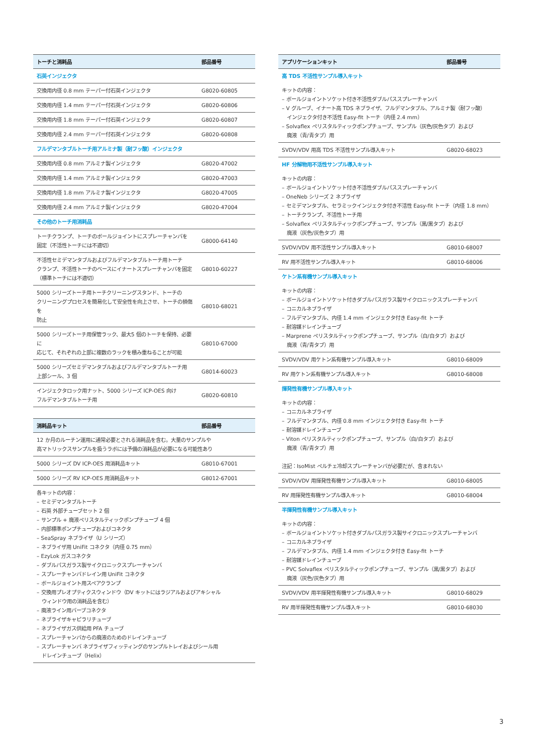| トーチと消耗品 | 部品番号 |
| --- | --- |
| 石英インジェクタ | |
| 交換用内径 0.8 mm テーパー付石英インジェクタ | G8020-60805 |
| 交換用内径 1.4 mm テーパー付石英インジェクタ | G8020-60806 |
| 交換用内径 1.8 mm テーパー付石英インジェクタ | G8020-60807 |
| 交換用内径 2.4 mm テーパー付石英インジェクタ | G8020-60808 |
| フルデマンタブルトーチ用アルミナ製（耐フッ酸）インジェクタ | |
| 交換用内径 0.8 mm アルミナ製インジェクタ | G8020-47002 |
| 交換用内径 1.4 mm アルミナ製インジェクタ | G8020-47003 |
| 交換用内径 1.8 mm アルミナ製インジェクタ | G8020-47005 |
| 交換用内径 2.4 mm アルミナ製インジェクタ | G8020-47004 |
| その他のトーチ用消耗品 | |
| トーチクランプ、トーチのボールジョイントにスプレーチャンバを 固定（不活性トーチには不適切） | G8000-64140 |
| 不活性セミデマンタブルおよびフルデマンタブルトーチ用トーチ クランプ、不活性トーチのベースにイナートスプレーチャンバを固定 （標準トーチには不適切） | G8010-60227 |
| 5000 シリーズトーチ用トーチクリーニングスタンド、トーチの クリーニングプロセスを簡易化して安全性を向上させ、トーチの損傷を 防止 | G8010-68021 |
| 5000 シリーズトーチ用保管ラック、最大5 個のトーチを保持、必要に 応じて、それぞれの上部に複数のラックを積み重ねることが可能 | G8010-67000 |
| 5000 シリーズセミデマンタブルおよびフルデマンタブルトーチ用 上部シール、3 個 | G8014-60023 |
| インジェクタロック用ナット、5000 シリーズ ICP-OES 向け フルデマンタブルトーチ用 | G8020-60810 |
| 消耗品キット | 部品番号 |
| --- | --- |
| 12 か月のルーチン運用に通常必要とされる消耗品を含む。大量のサンプルや 高マトリックスサンプルを扱うラボには予備の消耗品が必要になる可能性あり | |
| 5000 シリーズ DV ICP-OES 用消耗品キット | G8010-67001 |
| 5000 シリーズ RV ICP-OES 用消耗品キット | G8012-67001 |
| 各キットの内容： – セミデマンタブルトーチ – 石英 外部チューブセット 2 個 – サンプル + 廃液ペリスタルティックポンプチューブ 4 個 – 内部標準ポンプチューブおよびコネクタ – SeaSpray ネブライザ（U シリーズ） – ネブライザ用 UniFit コネクタ（内径 0.75 mm） – EzyLok ガスコネクタ – ダブルパスガラス製サイクロニックスプレーチャンバ – スプレーチャンバドレイン用 UniFit コネクタ – ボールジョイント用スペアクランプ – 交換用プレオプティクスウィンドウ（DV キットにはラジアルおよびアキシャル ウィンドウ用の消耗品を含む） – 廃液ライン用バーブコネクタ – ネブライザキャピラリチューブ – ネブライザガス供給用 PFA チューブ – スプレーチャンバからの廃液のためのドレインチューブ – スプレーチャンバ ネブライザフィッティングのサンプルトレイおよびシール用 ドレインチューブ（Helix） | |
| アプリケーションキット | 部品番号 |
| --- | --- |
| 高 TDS 不活性サンプル導入キット | |
| キットの内容： – ボールジョイントソケット付き不活性ダブルパススプレーチャンバ – V グルーブ、イナート高 TDS ネブライザ、フルデマンタブル、アルミナ製（耐フッ酸） インジェクタ付き不活性 Easy-fit トーチ（内径 2.4 mm） – Solvaflex ペリスタルティックポンプチューブ、サンプル（灰色/灰色タブ）および 廃液（青/青タブ）用 | |
| SVDV/VDV 用高 TDS 不活性サンプル導入キット | G8020-68023 |
| HF 分解物用不活性サンプル導入キット | |
| キットの内容： – ボールジョイントソケット付き不活性ダブルパススプレーチャンバ – OneNeb シリーズ 2 ネブライザ – セミデマンタブル、セラミックインジェクタ付き不活性 Easy-fit トーチ（内径 1.8 mm） – トーチクランプ、不活性トーチ用 – Solvaflex ペリスタルティックポンプチューブ、サンプル（黒/黒タブ）および 廃液（灰色/灰色タブ）用 | |
| SVDV/VDV 用不活性サンプル導入キット | G8010-68007 |
| RV 用不活性サンプル導入キット | G8010-68006 |
| ケトン系有機サンプル導入キット | |
| キットの内容： – ボールジョイントソケット付きダブルパスガラス製サイクロニックスプレーチャンバ – コニカルネブライザ – フルデマンタブル、内径 1.4 mm インジェクタ付き Easy-fit トーチ – 耐溶媒ドレインチューブ – Marprene ペリスタルティックポンプチューブ、サンプル（白/白タブ）および 廃液（青/青タブ）用 | |
| SVDV/VDV 用ケトン系有機サンプル導入キット | G8010-68009 |
| RV 用ケトン系有機サンプル導入キット | G8010-68008 |
| 揮発性有機サンプル導入キット | |
| キットの内容： – コニカルネブライザ – フルデマンタブル、内径 0.8 mm インジェクタ付き Easy-fit トーチ – 耐溶媒ドレインチューブ – Viton ペリスタルティックポンプチューブ、サンプル（白/白タブ）および 廃液（青/青タブ）用 注記：IsoMist ペルチェ冷却スプレーチャンバが必要だが、含まれない | |
| SVDV/VDV 用揮発性有機サンプル導入キット | G8010-68005 |
| RV 用揮発性有機サンプル導入キット | G8010-68004 |
| 半揮発性有機サンプル導入キット | |
| キットの内容： – ボールジョイントソケット付きダブルパスガラス製サイクロニックスプレーチャンバ – コニカルネブライザ – フルデマンタブル、内径 1.4 mm インジェクタ付き Easy-fit トーチ – 耐溶媒ドレインチューブ – PVC Solvaflex ペリスタルティックポンプチューブ、サンプル（黒/黒タブ）および 廃液（灰色/灰色タブ）用 | |
| SVDV/VDV 用半揮発性有機サンプル導入キット | G8010-68029 |
| RV 用半揮発性有機サンプル導入キット | G8010-68030 |
3